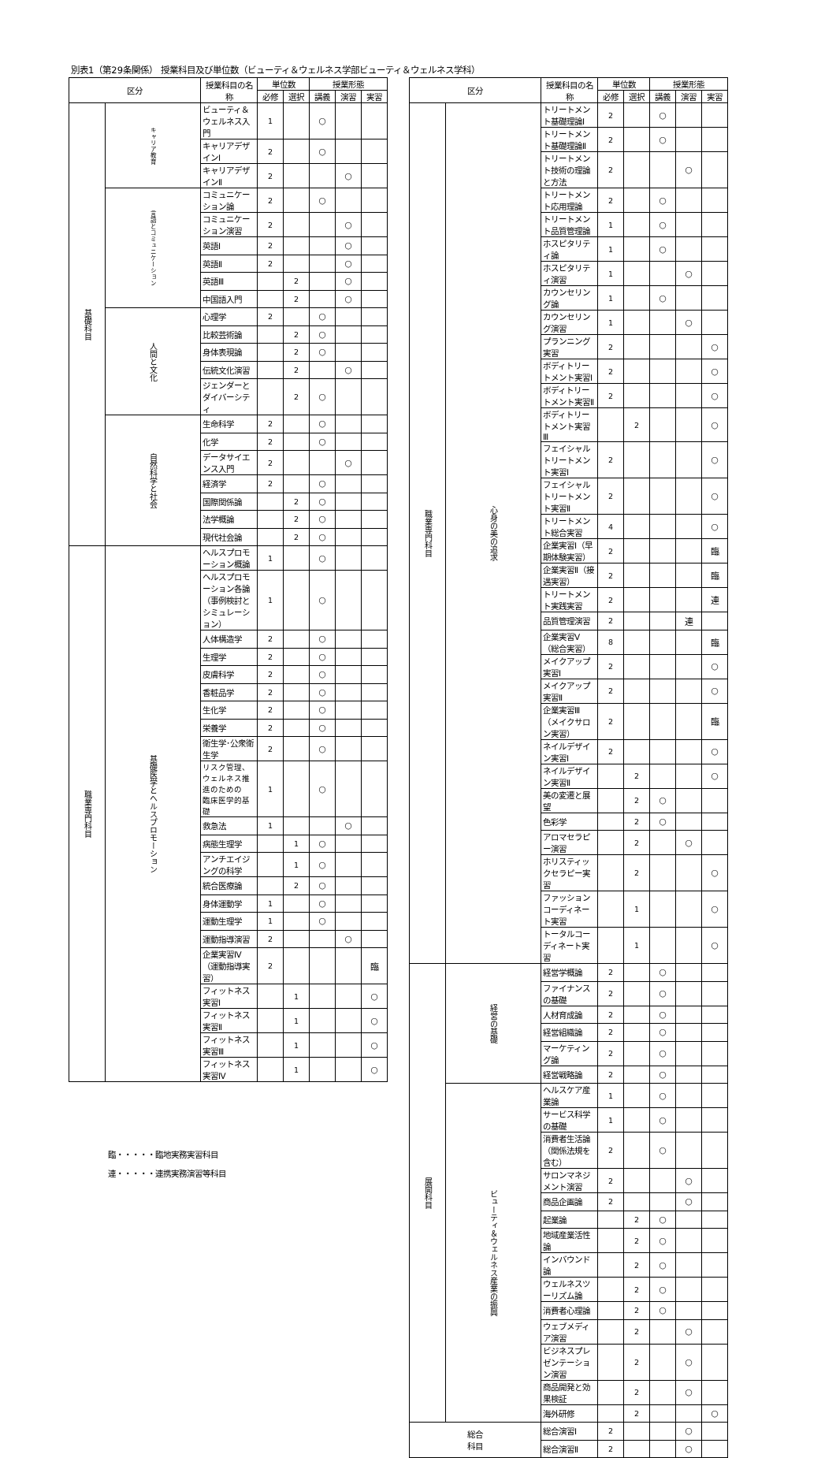別表1（第29条関係） 授業科目及び単位数（ビューティ＆ウェルネス学部ビューティ＆ウェルネス学科）
| 区分 | | 授業科目の名称 | 単位数 | | 授業形態 | | |
| --- | --- | --- | --- | --- | --- | --- | --- |
| | | | 必修 | 選択 | 講義 | 演習 | 実習 |
| 基礎科目 | キャリア教育 | ビューティ＆ウェルネス入門 | 1 | | ○ | | |
| | | キャリアデザインⅠ | 2 | | ○ | | |
| | | キャリアデザインⅡ | 2 | | | ○ | |
| | 言語とコミュニケーション | コミュニケーション論 | 2 | | ○ | | |
| | | コミュニケーション演習 | 2 | | | ○ | |
| | | 英語Ⅰ | 2 | | | ○ | |
| | | 英語Ⅱ | 2 | | | ○ | |
| | | 英語Ⅲ | | 2 | | ○ | |
| | | 中国語入門 | | 2 | | ○ | |
| | 人間と文化 | 心理学 | 2 | | ○ | | |
| | | 比較芸術論 | | 2 | ○ | | |
| | | 身体表現論 | | 2 | ○ | | |
| | | 伝統文化演習 | | 2 | | ○ | |
| | | ジェンダーとダイバーシティ | | 2 | ○ | | |
| | 自然科学と社会 | 生命科学 | 2 | | ○ | | |
| | | 化学 | 2 | | ○ | | |
| | | データサイエンス入門 | 2 | | | ○ | |
| | | 経済学 | 2 | | ○ | | |
| | | 国際関係論 | | 2 | ○ | | |
| | | 法学概論 | | 2 | ○ | | |
| | | 現代社会論 | | 2 | ○ | | |
| 職業専門科目 | 基礎医学とヘルスプロモーション | ヘルスプロモーション概論 | 1 | | ○ | | |
| | | ヘルスプロモーション各論 （事例検討とシミュレーション） | 1 | | ○ | | |
| | | 人体構造学 | 2 | | ○ | | |
| | | 生理学 | 2 | | ○ | | |
| | | 皮膚科学 | 2 | | ○ | | |
| | | 香粧品学 | 2 | | ○ | | |
| | | 生化学 | 2 | | ○ | | |
| | | 栄養学 | 2 | | ○ | | |
| | | 衛生学･公衆衛生学 | 2 | | ○ | | |
| | | リスク管理、ウェルネス推進のための 臨床医学的基礎 | 1 | | ○ | | |
| | | 救急法 | 1 | | | ○ | |
| | | 病態生理学 | | 1 | ○ | | |
| | | アンチエイジングの科学 | | 1 | ○ | | |
| | | 統合医療論 | | 2 | ○ | | |
| | | 身体運動学 | 1 | | ○ | | |
| | | 運動生理学 | 1 | | ○ | | |
| | | 運動指導演習 | 2 | | | ○ | |
| | | 企業実習Ⅳ（運動指導実習） | 2 | | | | 臨 |
| | | フィットネス実習Ⅰ | | 1 | | | ○ |
| | | フィットネス実習Ⅱ | | 1 | | | ○ |
| | | フィットネス実習Ⅲ | | 1 | | | ○ |
| | | フィットネス実習Ⅳ | | 1 | | | ○ |
臨・・・・・臨地実務実習科目
連・・・・・連携実務演習等科目
| 区分 | | 授業科目の名称 | 単位数 | | 授業形態 | | |
| --- | --- | --- | --- | --- | --- | --- | --- |
| | | | 必修 | 選択 | 講義 | 演習 | 実習 |
| 職業専門科目 | 心身の美の追求 | トリートメント基礎理論Ⅰ | 2 | | ○ | | |
| | | トリートメント基礎理論Ⅱ | 2 | | ○ | | |
| | | トリートメント技術の理論と方法 | 2 | | | ○ | |
| | | トリートメント応用理論 | 2 | | ○ | | |
| | | トリートメント品質管理論 | 1 | | ○ | | |
| | | ホスピタリティ論 | 1 | | ○ | | |
| | | ホスピタリティ演習 | 1 | | | ○ | |
| | | カウンセリング論 | 1 | | ○ | | |
| | | カウンセリング演習 | 1 | | | ○ | |
| | | プランニング実習 | 2 | | | | ○ |
| | | ボディトリートメント実習Ⅰ | 2 | | | | ○ |
| | | ボディトリートメント実習Ⅱ | 2 | | | | ○ |
| | | ボディトリートメント実習Ⅲ | | 2 | | | ○ |
| | | フェイシャルトリートメント実習Ⅰ | 2 | | | | ○ |
| | | フェイシャルトリートメント実習Ⅱ | 2 | | | | ○ |
| | | トリートメント総合実習 | 4 | | | | ○ |
| | | 企業実習Ⅰ（早期体験実習） | 2 | | | | 臨 |
| | | 企業実習Ⅱ（接遇実習） | 2 | | | | 臨 |
| | | トリートメント実践実習 | 2 | | | | 連 |
| | | 品質管理演習 | 2 | | | 連 | |
| | | 企業実習Ⅴ（総合実習） | 8 | | | | 臨 |
| | | メイクアップ実習Ⅰ | 2 | | | | ○ |
| | | メイクアップ実習Ⅱ | 2 | | | | ○ |
| | | 企業実習Ⅲ（メイクサロン実習） | 2 | | | | 臨 |
| | | ネイルデザイン実習Ⅰ | 2 | | | | ○ |
| | | ネイルデザイン実習Ⅱ | | 2 | | | ○ |
| | | 美の変遷と展望 | | 2 | ○ | | |
| | | 色彩学 | | 2 | ○ | | |
| | | アロマセラピー演習 | | 2 | | ○ | |
| | | ホリスティックセラピー実習 | | 2 | | | ○ |
| | | ファッションコーディネート実習 | | 1 | | | ○ |
| | | トータルコーディネート実習 | | 1 | | | ○ |
| 展開科目 | 経営の基礎 | 経営学概論 | 2 | | ○ | | |
| | | ファイナンスの基礎 | 2 | | ○ | | |
| | | 人材育成論 | 2 | | ○ | | |
| | | 経営組織論 | 2 | | ○ | | |
| | | マーケティング論 | 2 | | ○ | | |
| | | 経営戦略論 | 2 | | ○ | | |
| | ビューティ＆ウェルネス産業の振興 | ヘルスケア産業論 | 1 | | ○ | | |
| | | サービス科学の基礎 | 1 | | ○ | | |
| | | 消費者生活論（関係法規を含む） | 2 | | ○ | | |
| | | サロンマネジメント演習 | 2 | | | ○ | |
| | | 商品企画論 | 2 | | | ○ | |
| | | 起業論 | | 2 | ○ | | |
| | | 地域産業活性論 | | 2 | ○ | | |
| | | インバウンド論 | | 2 | ○ | | |
| | | ウェルネスツーリズム論 | | 2 | ○ | | |
| | | 消費者心理論 | | 2 | ○ | | |
| | | ウェブメディア演習 | | 2 | | ○ | |
| | | ビジネスプレゼンテーション演習 | | 2 | | ○ | |
| | | 商品開発と効果検証 | | 2 | | ○ | |
| | | 海外研修 | | 2 | | | ○ |
| 総合 科目 | | 総合演習Ⅰ | 2 | | | ○ | |
| | | 総合演習Ⅱ | 2 | | | ○ | |